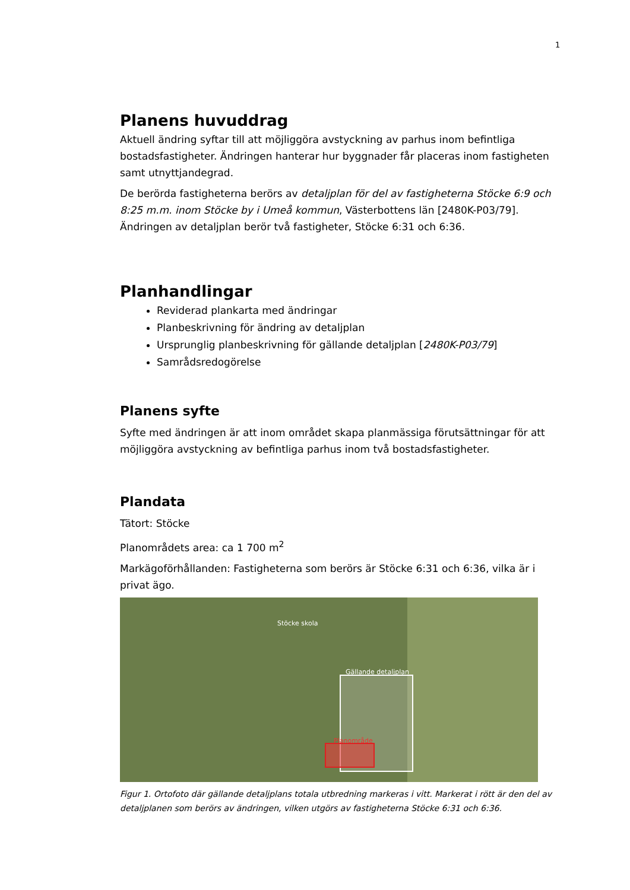1
Planens huvuddrag
Aktuell ändring syftar till att möjliggöra avstyckning av parhus inom befintliga bostadsfastigheter. Ändringen hanterar hur byggnader får placeras inom fastigheten samt utnyttjandegrad.
De berörda fastigheterna berörs av detaljplan för del av fastigheterna Stöcke 6:9 och 8:25 m.m. inom Stöcke by i Umeå kommun, Västerbottens län [2480K-P03/79]. Ändringen av detaljplan berör två fastigheter, Stöcke 6:31 och 6:36.
Planhandlingar
Reviderad plankarta med ändringar
Planbeskrivning för ändring av detaljplan
Ursprunglig planbeskrivning för gällande detaljplan [2480K-P03/79]
Samrådsredogörelse
Planens syfte
Syfte med ändringen är att inom området skapa planmässiga förutsättningar för att möjliggöra avstyckning av befintliga parhus inom två bostadsfastigheter.
Plandata
Tätort: Stöcke
Planområdets area: ca 1 700 m<sup>2</sup>
Markägoförhållanden: Fastigheterna som berörs är Stöcke 6:31 och 6:36, vilka är i privat ägo.
Stöcke skola
Gällande detaljplan
Planområde
Figur 1. Ortofoto där gällande detaljplans totala utbredning markeras i vitt. Markerat i rött är den del av detaljplanen som berörs av ändringen, vilken utgörs av fastigheterna Stöcke 6:31 och 6:36.